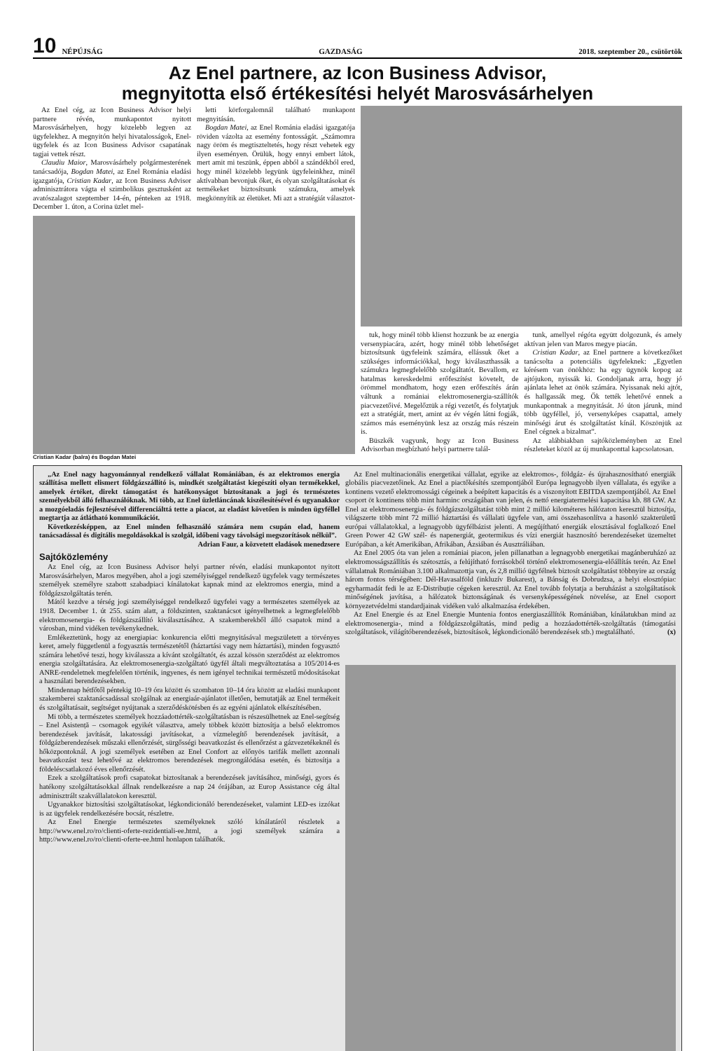10 NÉPÚJSÁG GAZDASÁG 2018. szeptember 20., csütörtök
Az Enel partnere, az Icon Business Advisor,
megnyitotta első értékesítési helyét Marosvásárhelyen
Az Enel cég, az Icon Business Advisor helyi partnere révén, munkapontot nyitott Marosvásárhelyen, hogy közelebb legyen az ügyfelekhez. A megnyitón helyi hivatalosságok, Enel-ügyfelek és az Icon Business Advisor csapatának tagjai vettek részt.
Claudiu Maior, Marosvásárhely polgármesterének tanácsadója, Bogdan Matei, az Enel Románia eladási igazgatója, Cristian Kadar, az Icon Business Advisor adminisztrátora vágta el szimbolikus gesztusként az avatószalagot szeptember 14-én, pénteken az 1918. December 1. úton, a Corina üzlet mel-
letti körforgalomnál található munkapont megnyitásán.
Bogdan Matei, az Enel Románia eladási igazgatója röviden vázolta az esemény fontosságát. „Számomra nagy öröm és megtiszteltetés, hogy részt vehetek egy ilyen eseményen. Örülük, hogy ennyi embert látok, mert amit mi teszünk, éppen abból a szándékból ered, hogy minél közelebb legyünk ügyfeleinkhez, minél aktívabban bevonjuk őket, és olyan szolgáltatásokat és termékeket biztosítsunk számukra, amelyek megkönnyítik az életüket. Mi azt a stratégiát választot-
Cristian Kadar (balra) és Bogdan Matei
tuk, hogy minél több klienst hozzunk be az energia versenypiacára, azért, hogy minél több lehetőséget biztosítsunk ügyfeleink számára, ellássuk őket a szükséges információkkal, hogy kiválaszthassák a számukra legmegfelelőbb szolgáltatót. Bevallom, ez hatalmas kereskedelmi erőfeszítést követelt, de örömmel mondhatom, hogy ezen erőfeszítés árán váltunk a romániai elektromosenergia-szállítók piacvezetőivé. Megelőztük a régi vezetőt, és folytatjuk ezt a stratégiát, mert, amint az év végén látni fogják, számos más eseményünk lesz az ország más részein is.
Büszkék vagyunk, hogy az Icon Business Advisorban megbízható helyi partnerre talál-
tunk, amellyel régóta együtt dolgozunk, és amely aktívan jelen van Maros megye piacán.
Cristian Kadar, az Enel partnere a következőket tanácsolta a potenciális ügyfeleknek: „Egyetlen kérésem van önökhöz: ha egy ügynök kopog az ajtójukon, nyissák ki. Gondoljanak arra, hogy jó ajánlata lehet az önök számára. Nyissanak neki ajtót, és hallgassák meg. Ők tették lehetővé ennek a munkapontnak a megnyitását. Jó úton járunk, mind több ügyféllel, jó, versenyképes csapattal, amely minőségi árut és szolgáltatást kínál. Köszönjük az Enel cégnek a bizalmat”.
Az alábbiakban sajtóközleményben az Enel részleteket közöl az új munkaponttal kapcsolatosan.
„Az Enel nagy hagyománnyal rendelkező vállalat Romániában, és az elektromos energia szállítása mellett elismert földgázszállító is, mindkét szolgáltatást kiegészíti olyan termékekkel, amelyek értéket, direkt támogatást és hatékonyságot biztosítanak a jogi és természetes személyekből álló felhasználóknak. Mi több, az Enel üzletláncának kiszélesítésével és ugyanakkor a mozgóeladás fejlesztésével differenciálttá tette a piacot, az eladást követően is minden ügyféllel megtartja az átlátható kommunikációt.
Következésképpen, az Enel minden felhasználó számára nem csupán elad, hanem tanácsadással és digitális megoldásokkal is szolgál, időbeni vagy távolsági megszorítások nélkül”.
Adrian Faur, a közvetett eladások menedzsere
Sajtóközlemény
Az Enel cég, az Icon Business Advisor helyi partner révén, eladási munkapontot nyitott Marosvásárhelyen, Maros megyében, ahol a jogi személyiséggel rendelkező ügyfelek vagy természetes személyek személyre szabott szabadpiaci kínálatokat kapnak mind az elektromos energia, mind a földgázszolgáltatás terén.
Mától kezdve a térség jogi személyiséggel rendelkező ügyfelei vagy a természetes személyek az 1918. December 1. út 255. szám alatt, a földszinten, szaktanácsot igényelhetnek a legmegfelelőbb elektromosenergia- és földgázszállító kiválasztásához. A szakemberekből álló csapatok mind a városban, mind vidéken tevékenykednek.
Emlékeztetünk, hogy az energiapiac konkurencia előtti megnyitásával megszületett a törvényes keret, amely függetlenül a fogyasztás természetétől (háztartási vagy nem háztartási), minden fogyasztó számára lehetővé teszi, hogy kiválassza a kívánt szolgáltatót, és azzal kössön szerződést az elektromos energia szolgáltatására. Az elektromosenergia-szolgáltató ügyfél általi megváltoztatása a 105/2014-es ANRE-rendeletnek megfelelően történik, ingyenes, és nem igényel technikai természetű módosításokat a használati berendezésekben.
Mindennap hétfőtől péntekig 10–19 óra között és szombaton 10–14 óra között az eladási munkapont szakemberei szaktanácsadással szolgálnak az energiaár-ajánlatot illetően, bemutatják az Enel termékeit és szolgáltatásait, segítséget nyújtanak a szerződéskötésben és az egyéni ajánlatok elkészítésében.
Mi több, a természetes személyek hozzáadottérték-szolgáltatásban is részesülhetnek az Enel-segítség – Enel Asistență – csomagok egyikét választva, amely többek között biztosítja a belső elektromos berendezések javítását, lakatossági javításokat, a vízmelegítő berendezések javítását, a földgázberendezések műszaki ellenőrzését, sürgősségi beavatkozást és ellenőrzést a gázvezetékeknél és hőközpontoknál. A jogi személyek esetében az Enel Confort az előnyös tarifák mellett azonnali beavatkozást tesz lehetővé az elektromos berendezések megrongálódása esetén, és biztosítja a földeléscsatlakozó éves ellenőrzését.
Ezek a szolgáltatások profi csapatokat biztosítanak a berendezések javításához, minőségi, gyors és hatékony szolgáltatásokkal állnak rendelkezésre a nap 24 órájában, az Europ Assistance cég által adminisztrált szakvállalatokon keresztül.
Ugyanakkor biztosítási szolgáltatásokat, légkondicionáló berendezéseket, valamint LED-es izzókat is az ügyfelek rendelkezésére bocsát, részletre.
Az Enel Energie természetes személyeknek szóló kínálatáról részletek a http://www.enel.ro/ro/clienti-oferte-rezidentiali-ee.html, a jogi személyek számára a http://www.enel.ro/ro/clienti-oferte-ee.html honlapon találhatók.
Az Enel multinacionális energetikai vállalat, egyike az elektromos-, földgáz- és újrahasznosítható energiák globális piacvezetőinek. Az Enel a piactőkésítés szempontjából Európa legnagyobb ilyen vállalata, és egyike a kontinens vezető elektromossági cégeinek a beépített kapacitás és a viszonyított EBITDA szempontjából. Az Enel csoport öt kontinens több mint harminc országában van jelen, és nettó energiatermelési kapacitása kb. 88 GW. Az Enel az elektromosenergia- és földgázszolgáltatást több mint 2 millió kilométeres hálózaton keresztül biztosítja, világszerte több mint 72 millió háztartási és vállalati ügyfele van, ami összehasonlítva a hasonló szakterületű európai vállalatokkal, a legnagyobb ügyfélbázist jelenti. A megújítható energiák elosztásával foglalkozó Enel Green Power 42 GW szél- és napenergiát, geotermikus és vízi energiát hasznosító berendezéseket üzemeltet Európában, a két Amerikában, Afrikában, Ázsiában és Ausztráliában.
Az Enel 2005 óta van jelen a romániai piacon, jelen pillanatban a legnagyobb energetikai magánberuházó az elektromosságszállítás és szétosztás, a felújítható forrásokból történő elektromosenergia-előállítás terén. Az Enel vállalatnak Romániában 3.100 alkalmazottja van, és 2,8 millió ügyfélnek biztosít szolgáltatást többnyire az ország három fontos térségében: Dél-Havasalföld (inkluzív Bukarest), a Bánság és Dobrudzsa, a helyi elosztópiac egyharmadát fedi le az E-Distribuție cégeken keresztül. Az Enel tovább folytatja a beruházást a szolgáltatások minőségének javítása, a hálózatok biztonságának és versenyképességének növelése, az Enel csoport környezetvédelmi standardjainak vidéken való alkalmazása érdekében.
Az Enel Energie és az Enel Energie Muntenia fontos energiaszállítók Romániában, kínálatukban mind az elektromosenergia-, mind a földgázszolgáltatás, mind pedig a hozzáadottérték-szolgáltatás (támogatási szolgáltatások, világítóberendezések, biztosítások, légkondicionáló berendezések stb.) megtalálható. (x)